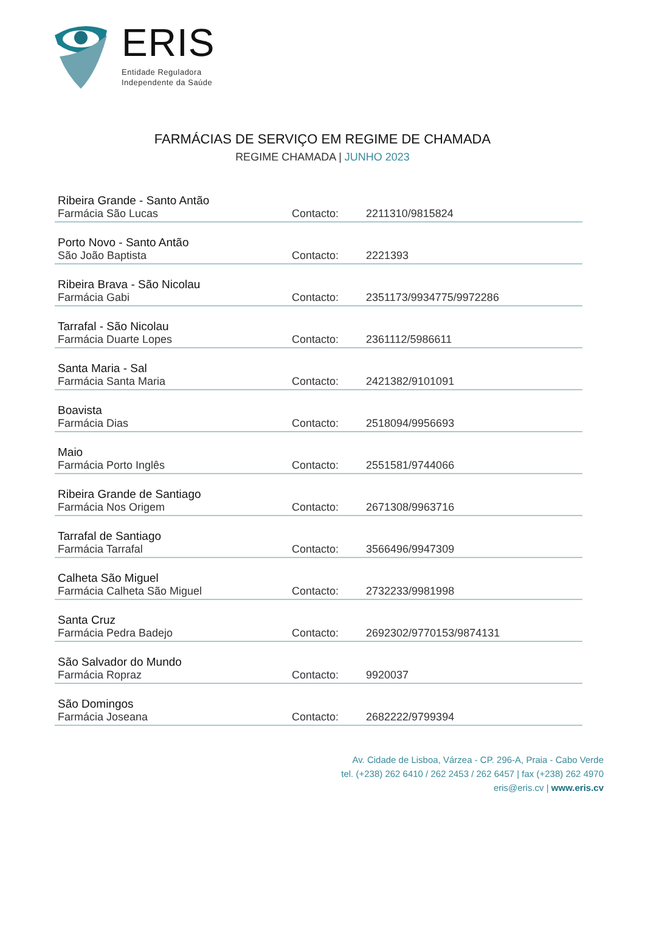ERIS
Entidade Reguladora
Independente da Saúde
FARMÁCIAS DE SERVIÇO EM REGIME DE CHAMADA
REGIME CHAMADA | JUNHO 2023
| Ribeira Grande - Santo Antão | | |
| Farmácia São Lucas | Contacto: | 2211310/9815824 |
| Porto Novo - Santo Antão | | |
| São João Baptista | Contacto: | 2221393 |
| Ribeira Brava - São Nicolau | | |
| Farmácia Gabi | Contacto: | 2351173/9934775/9972286 |
| Tarrafal - São Nicolau | | |
| Farmácia Duarte Lopes | Contacto: | 2361112/5986611 |
| Santa Maria - Sal | | |
| Farmácia Santa Maria | Contacto: | 2421382/9101091 |
| Boavista | | |
| Farmácia Dias | Contacto: | 2518094/9956693 |
| Maio | | |
| Farmácia Porto Inglês | Contacto: | 2551581/9744066 |
| Ribeira Grande de Santiago | | |
| Farmácia Nos Origem | Contacto: | 2671308/9963716 |
| Tarrafal de Santiago | | |
| Farmácia Tarrafal | Contacto: | 3566496/9947309 |
| Calheta São Miguel | | |
| Farmácia Calheta São Miguel | Contacto: | 2732233/9981998 |
| Santa Cruz | | |
| Farmácia Pedra Badejo | Contacto: | 2692302/9770153/9874131 |
| São Salvador do Mundo | | |
| Farmácia Ropraz | Contacto: | 9920037 |
| São Domingos | | |
| Farmácia Joseana | Contacto: | 2682222/9799394 |
Av. Cidade de Lisboa, Várzea - CP. 296-A, Praia - Cabo Verde
tel. (+238) 262 6410 / 262 2453 / 262 6457 | fax (+238) 262 4970
eris@eris.cv | www.eris.cv